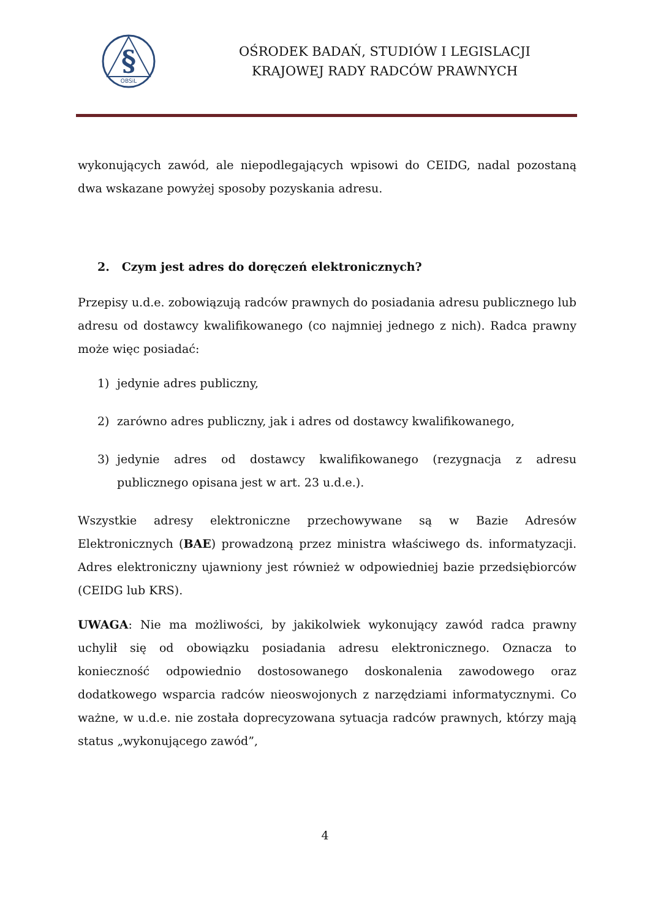§
OBSiL
OŚRODEK BADAŃ, STUDIÓW I LEGISLACJI
KRAJOWEJ RADY RADCÓW PRAWNYCH
wykonujących zawód, ale niepodlegających wpisowi do CEIDG, nadal pozostaną dwa wskazane powyżej sposoby pozyskania adresu.
2. Czym jest adres do doręczeń elektronicznych?
Przepisy u.d.e. zobowiązują radców prawnych do posiadania adresu publicznego lub adresu od dostawcy kwalifikowanego (co najmniej jednego z nich). Radca prawny może więc posiadać:
1) jedynie adres publiczny,
2) zarówno adres publiczny, jak i adres od dostawcy kwalifikowanego,
3) jedynie adres od dostawcy kwalifikowanego (rezygnacja z adresu publicznego opisana jest w art. 23 u.d.e.).
Wszystkie adresy elektroniczne przechowywane są w Bazie Adresów Elektronicznych (BAE) prowadzoną przez ministra właściwego ds. informatyzacji. Adres elektroniczny ujawniony jest również w odpowiedniej bazie przedsiębiorców (CEIDG lub KRS).
UWAGA: Nie ma możliwości, by jakikolwiek wykonujący zawód radca prawny uchylił się od obowiązku posiadania adresu elektronicznego. Oznacza to konieczność odpowiednio dostosowanego doskonalenia zawodowego oraz dodatkowego wsparcia radców nieoswojonych z narzędziami informatycznymi. Co ważne, w u.d.e. nie została doprecyzowana sytuacja radców prawnych, którzy mają status „wykonującego zawód”,
4